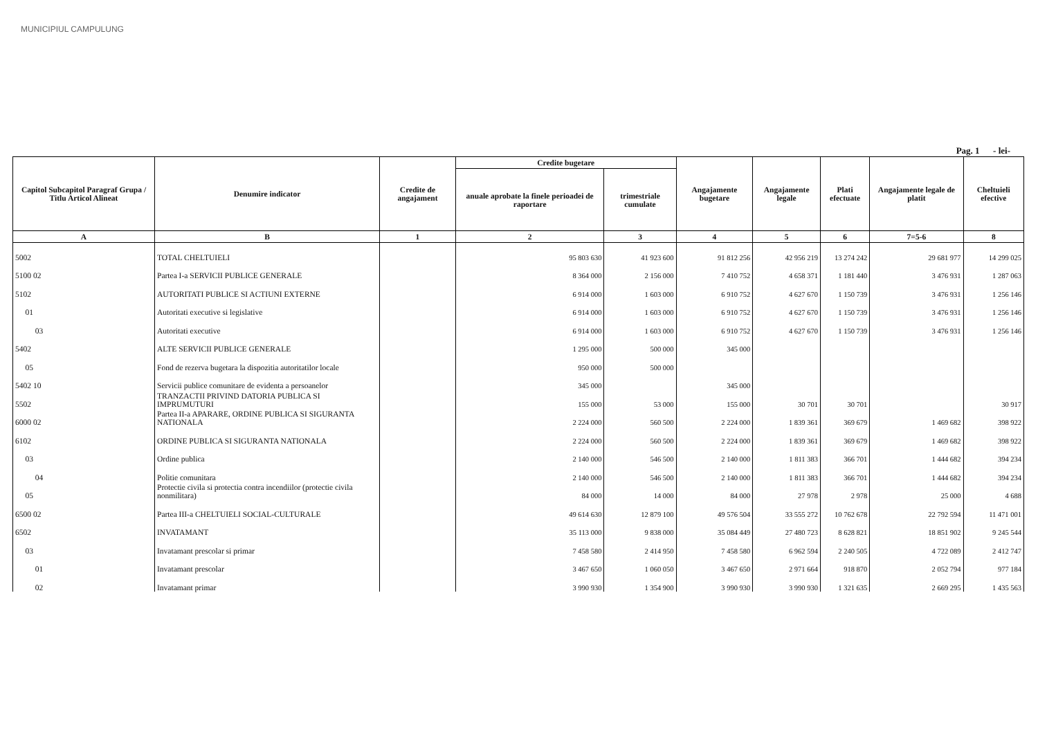MUNICIPIUL CAMPULUNG
Pag. 1 - lei-
| Capitol Subcapitol Paragraf Grupa / Titlu Articol Alineat | Denumire indicator | Credite de angajament | Credite bugetare | | Angajamente bugetare | Angajamente legale | Plati efectuate | Angajamente legale de platit | Cheltuieli efective |
| --- | --- | --- | --- | --- | --- | --- | --- | --- | --- |
| | | | anuale aprobate la finele perioadei de raportare | trimestriale cumulate | | | | | |
| A | B | 1 | 2 | 3 | 4 | 5 | 6 | 7=5-6 | 8 |
| 5002 | TOTAL CHELTUIELI | | 95 803 630 | 41 923 600 | 91 812 256 | 42 956 219 | 13 274 242 | 29 681 977 | 14 299 025 |
| 5100 02 | Partea I-a SERVICII PUBLICE GENERALE | | 8 364 000 | 2 156 000 | 7 410 752 | 4 658 371 | 1 181 440 | 3 476 931 | 1 287 063 |
| 5102 | AUTORITATI PUBLICE SI ACTIUNI EXTERNE | | 6 914 000 | 1 603 000 | 6 910 752 | 4 627 670 | 1 150 739 | 3 476 931 | 1 256 146 |
| 01 | Autoritati executive si legislative | | 6 914 000 | 1 603 000 | 6 910 752 | 4 627 670 | 1 150 739 | 3 476 931 | 1 256 146 |
| 03 | Autoritati executive | | 6 914 000 | 1 603 000 | 6 910 752 | 4 627 670 | 1 150 739 | 3 476 931 | 1 256 146 |
| 5402 | ALTE SERVICII PUBLICE GENERALE | | 1 295 000 | 500 000 | 345 000 | | | | |
| 05 | Fond de rezerva bugetara la dispozitia autoritatilor locale | | 950 000 | 500 000 | | | | | |
| 5402 10 | Servicii publice comunitare de evidenta a persoanelor | | 345 000 | | 345 000 | | | | |
| 5502 | TRANZACTII PRIVIND DATORIA PUBLICA SI IMPRUMUTURI | | 155 000 | 53 000 | 155 000 | 30 701 | 30 701 | | 30 917 |
| 6000 02 | Partea II-a APARARE, ORDINE PUBLICA SI SIGURANTA NATIONALA | | 2 224 000 | 560 500 | 2 224 000 | 1 839 361 | 369 679 | 1 469 682 | 398 922 |
| 6102 | ORDINE PUBLICA SI SIGURANTA NATIONALA | | 2 224 000 | 560 500 | 2 224 000 | 1 839 361 | 369 679 | 1 469 682 | 398 922 |
| 03 | Ordine publica | | 2 140 000 | 546 500 | 2 140 000 | 1 811 383 | 366 701 | 1 444 682 | 394 234 |
| 04 | Politie comunitara | | 2 140 000 | 546 500 | 2 140 000 | 1 811 383 | 366 701 | 1 444 682 | 394 234 |
| 05 | Protectie civila si protectia contra incendiilor (protectie civila nonmilitara) | | 84 000 | 14 000 | 84 000 | 27 978 | 2 978 | 25 000 | 4 688 |
| 6500 02 | Partea III-a CHELTUIELI SOCIAL-CULTURALE | | 49 614 630 | 12 879 100 | 49 576 504 | 33 555 272 | 10 762 678 | 22 792 594 | 11 471 001 |
| 6502 | INVATAMANT | | 35 113 000 | 9 838 000 | 35 084 449 | 27 480 723 | 8 628 821 | 18 851 902 | 9 245 544 |
| 03 | Invatamant prescolar si primar | | 7 458 580 | 2 414 950 | 7 458 580 | 6 962 594 | 2 240 505 | 4 722 089 | 2 412 747 |
| 01 | Invatamant prescolar | | 3 467 650 | 1 060 050 | 3 467 650 | 2 971 664 | 918 870 | 2 052 794 | 977 184 |
| 02 | Invatamant primar | | 3 990 930 | 1 354 900 | 3 990 930 | 3 990 930 | 1 321 635 | 2 669 295 | 1 435 563 |